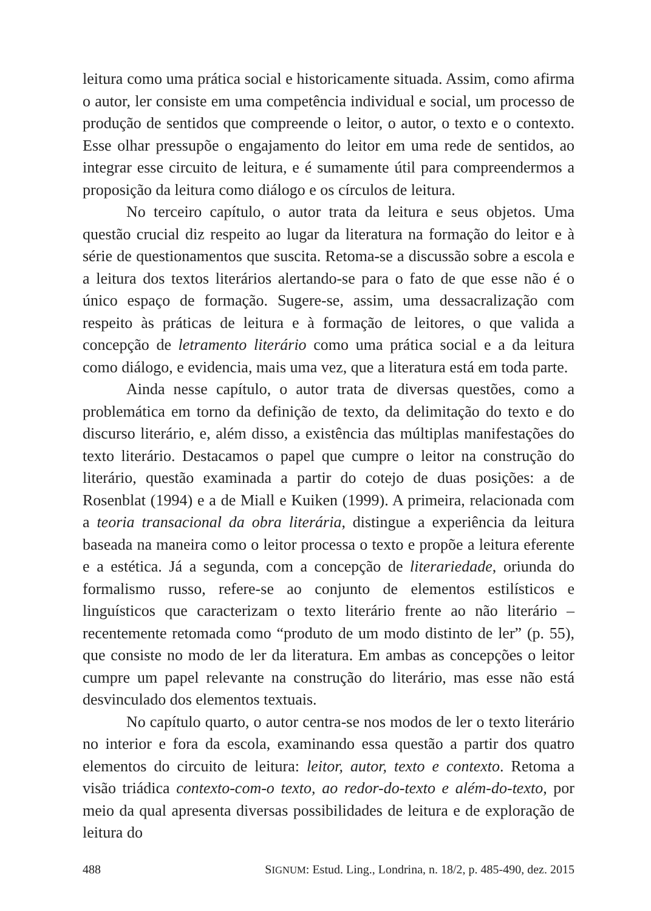leitura como uma prática social e historicamente situada. Assim, como afirma o autor, ler consiste em uma competência individual e social, um processo de produção de sentidos que compreende o leitor, o autor, o texto e o contexto. Esse olhar pressupõe o engajamento do leitor em uma rede de sentidos, ao integrar esse circuito de leitura, e é sumamente útil para compreendermos a proposição da leitura como diálogo e os círculos de leitura.
No terceiro capítulo, o autor trata da leitura e seus objetos. Uma questão crucial diz respeito ao lugar da literatura na formação do leitor e à série de questionamentos que suscita. Retoma-se a discussão sobre a escola e a leitura dos textos literários alertando-se para o fato de que esse não é o único espaço de formação. Sugere-se, assim, uma dessacralização com respeito às práticas de leitura e à formação de leitores, o que valida a concepção de letramento literário como uma prática social e a da leitura como diálogo, e evidencia, mais uma vez, que a literatura está em toda parte.
Ainda nesse capítulo, o autor trata de diversas questões, como a problemática em torno da definição de texto, da delimitação do texto e do discurso literário, e, além disso, a existência das múltiplas manifestações do texto literário. Destacamos o papel que cumpre o leitor na construção do literário, questão examinada a partir do cotejo de duas posições: a de Rosenblat (1994) e a de Miall e Kuiken (1999). A primeira, relacionada com a teoria transacional da obra literária, distingue a experiência da leitura baseada na maneira como o leitor processa o texto e propõe a leitura eferente e a estética. Já a segunda, com a concepção de literariedade, oriunda do formalismo russo, refere-se ao conjunto de elementos estilísticos e linguísticos que caracterizam o texto literário frente ao não literário – recentemente retomada como “produto de um modo distinto de ler” (p. 55), que consiste no modo de ler da literatura. Em ambas as concepções o leitor cumpre um papel relevante na construção do literário, mas esse não está desvinculado dos elementos textuais.
No capítulo quarto, o autor centra-se nos modos de ler o texto literário no interior e fora da escola, examinando essa questão a partir dos quatro elementos do circuito de leitura: leitor, autor, texto e contexto. Retoma a visão triádica contexto-com-o texto, ao redor-do-texto e além-do-texto, por meio da qual apresenta diversas possibilidades de leitura e de exploração de leitura do
488 SIGNUM: Estud. Ling., Londrina, n. 18/2, p. 485-490, dez. 2015